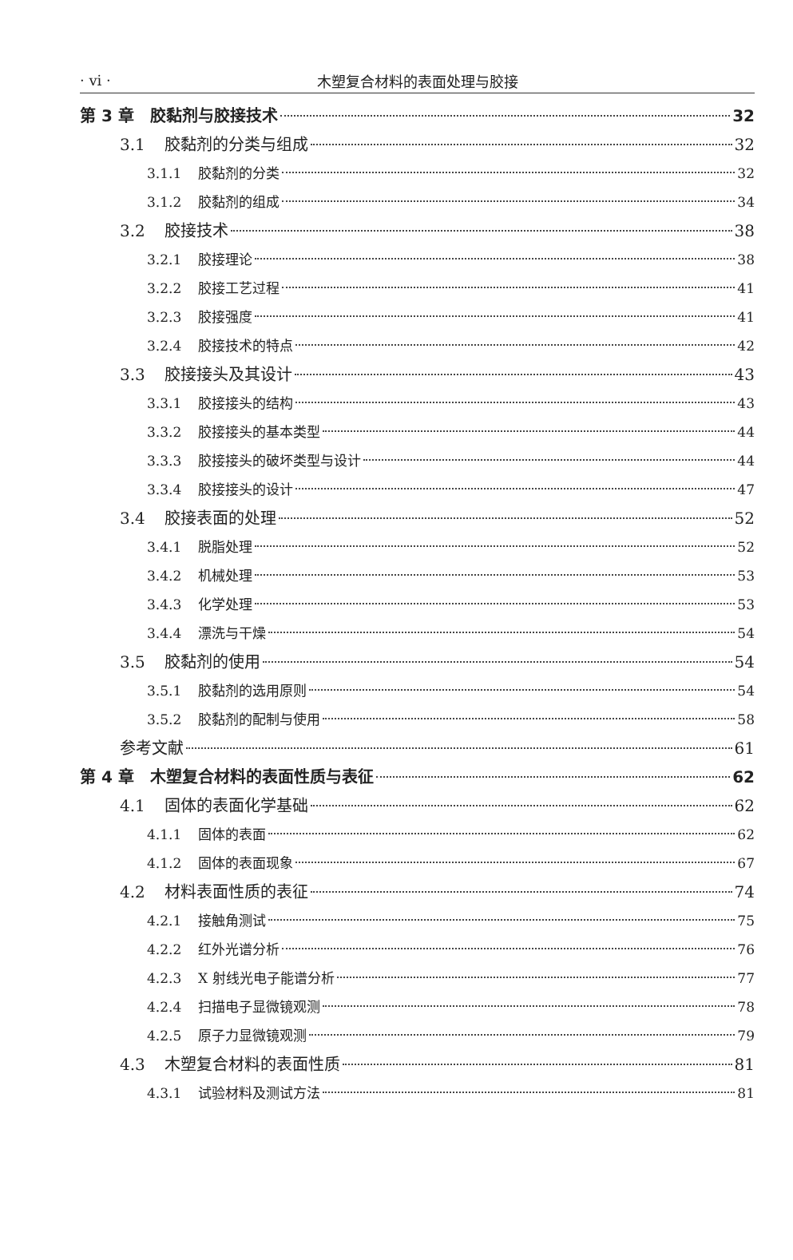· vi ·
木塑复合材料的表面处理与胶接
第 3 章　胶黏剂与胶接技术 32
3.1 胶黏剂的分类与组成 32
3.1.1 胶黏剂的分类 32
3.1.2 胶黏剂的组成 34
3.2 胶接技术 38
3.2.1 胶接理论 38
3.2.2 胶接工艺过程 41
3.2.3 胶接强度 41
3.2.4 胶接技术的特点 42
3.3 胶接接头及其设计 43
3.3.1 胶接接头的结构 43
3.3.2 胶接接头的基本类型 44
3.3.3 胶接接头的破坏类型与设计 44
3.3.4 胶接接头的设计 47
3.4 胶接表面的处理 52
3.4.1 脱脂处理 52
3.4.2 机械处理 53
3.4.3 化学处理 53
3.4.4 漂洗与干燥 54
3.5 胶黏剂的使用 54
3.5.1 胶黏剂的选用原则 54
3.5.2 胶黏剂的配制与使用 58
参考文献 61
第 4 章　木塑复合材料的表面性质与表征 62
4.1 固体的表面化学基础 62
4.1.1 固体的表面 62
4.1.2 固体的表面现象 67
4.2 材料表面性质的表征 74
4.2.1 接触角测试 75
4.2.2 红外光谱分析 76
4.2.3 X 射线光电子能谱分析 77
4.2.4 扫描电子显微镜观测 78
4.2.5 原子力显微镜观测 79
4.3 木塑复合材料的表面性质 81
4.3.1 试验材料及测试方法 81